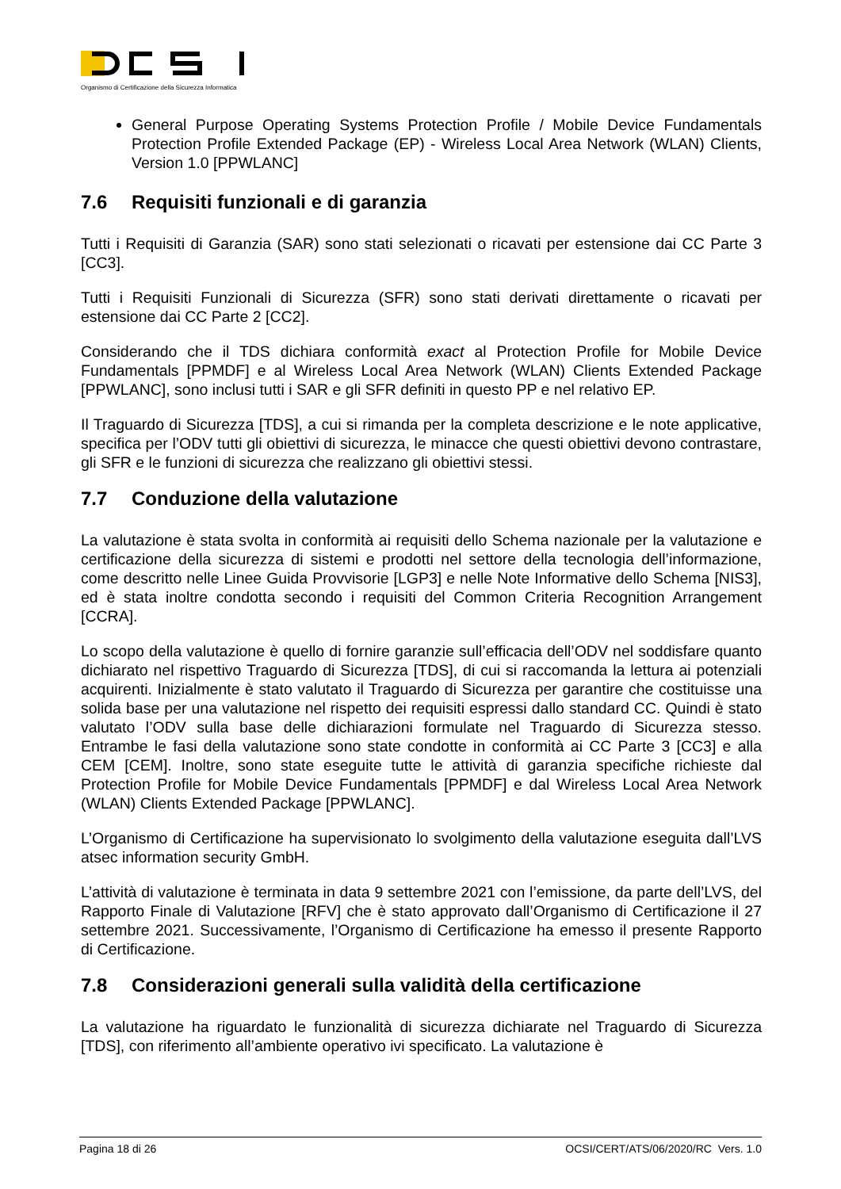Organismo di Certificazione della Sicurezza Informatica
General Purpose Operating Systems Protection Profile / Mobile Device Fundamentals Protection Profile Extended Package (EP) - Wireless Local Area Network (WLAN) Clients, Version 1.0 [PPWLANC]
7.6 Requisiti funzionali e di garanzia
Tutti i Requisiti di Garanzia (SAR) sono stati selezionati o ricavati per estensione dai CC Parte 3 [CC3].
Tutti i Requisiti Funzionali di Sicurezza (SFR) sono stati derivati direttamente o ricavati per estensione dai CC Parte 2 [CC2].
Considerando che il TDS dichiara conformità exact al Protection Profile for Mobile Device Fundamentals [PPMDF] e al Wireless Local Area Network (WLAN) Clients Extended Package [PPWLANC], sono inclusi tutti i SAR e gli SFR definiti in questo PP e nel relativo EP.
Il Traguardo di Sicurezza [TDS], a cui si rimanda per la completa descrizione e le note applicative, specifica per l’ODV tutti gli obiettivi di sicurezza, le minacce che questi obiettivi devono contrastare, gli SFR e le funzioni di sicurezza che realizzano gli obiettivi stessi.
7.7 Conduzione della valutazione
La valutazione è stata svolta in conformità ai requisiti dello Schema nazionale per la valutazione e certificazione della sicurezza di sistemi e prodotti nel settore della tecnologia dell’informazione, come descritto nelle Linee Guida Provvisorie [LGP3] e nelle Note Informative dello Schema [NIS3], ed è stata inoltre condotta secondo i requisiti del Common Criteria Recognition Arrangement [CCRA].
Lo scopo della valutazione è quello di fornire garanzie sull’efficacia dell’ODV nel soddisfare quanto dichiarato nel rispettivo Traguardo di Sicurezza [TDS], di cui si raccomanda la lettura ai potenziali acquirenti. Inizialmente è stato valutato il Traguardo di Sicurezza per garantire che costituisse una solida base per una valutazione nel rispetto dei requisiti espressi dallo standard CC. Quindi è stato valutato l’ODV sulla base delle dichiarazioni formulate nel Traguardo di Sicurezza stesso. Entrambe le fasi della valutazione sono state condotte in conformità ai CC Parte 3 [CC3] e alla CEM [CEM]. Inoltre, sono state eseguite tutte le attività di garanzia specifiche richieste dal Protection Profile for Mobile Device Fundamentals [PPMDF] e dal Wireless Local Area Network (WLAN) Clients Extended Package [PPWLANC].
L’Organismo di Certificazione ha supervisionato lo svolgimento della valutazione eseguita dall’LVS atsec information security GmbH.
L’attività di valutazione è terminata in data 9 settembre 2021 con l’emissione, da parte dell’LVS, del Rapporto Finale di Valutazione [RFV] che è stato approvato dall’Organismo di Certificazione il 27 settembre 2021. Successivamente, l’Organismo di Certificazione ha emesso il presente Rapporto di Certificazione.
7.8 Considerazioni generali sulla validità della certificazione
La valutazione ha riguardato le funzionalità di sicurezza dichiarate nel Traguardo di Sicurezza [TDS], con riferimento all’ambiente operativo ivi specificato. La valutazione è
Pagina 18 di 26 OCSI/CERT/ATS/06/2020/RC Vers. 1.0